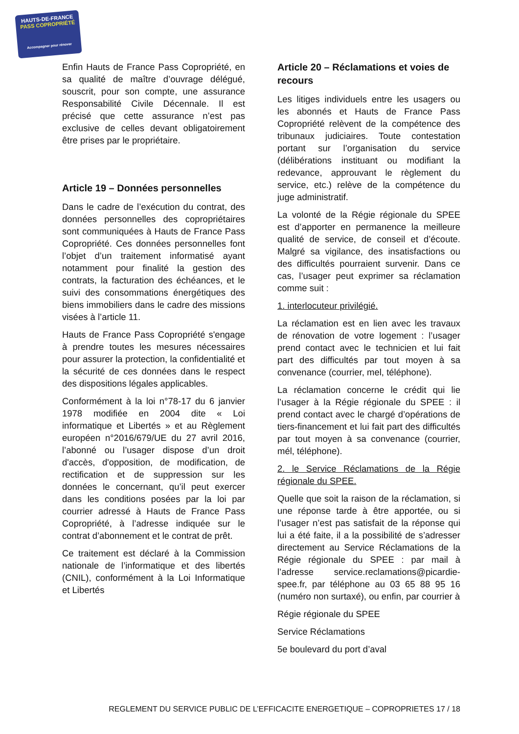HAUTS-DE-FRANCE
PASS COPROPRIÉTÉ
Accompagner pour rénover
Enfin Hauts de France Pass Copropriété, en sa qualité de maître d’ouvrage délégué, souscrit, pour son compte, une assurance Responsabilité Civile Décennale. Il est précisé que cette assurance n’est pas exclusive de celles devant obligatoirement être prises par le propriétaire.
Article 19 – Données personnelles
Dans le cadre de l’exécution du contrat, des données personnelles des copropriétaires sont communiquées à Hauts de France Pass Copropriété. Ces données personnelles font l’objet d’un traitement informatisé ayant notamment pour finalité la gestion des contrats, la facturation des échéances, et le suivi des consommations énergétiques des biens immobiliers dans le cadre des missions visées à l’article 11.
Hauts de France Pass Copropriété s'engage à prendre toutes les mesures nécessaires pour assurer la protection, la confidentialité et la sécurité de ces données dans le respect des dispositions légales applicables.
Conformément à la loi n°78-17 du 6 janvier 1978 modifiée en 2004 dite « Loi informatique et Libertés » et au Règlement européen n°2016/679/UE du 27 avril 2016, l’abonné ou l’usager dispose d’un droit d'accès, d'opposition, de modification, de rectification et de suppression sur les données le concernant, qu’il peut exercer dans les conditions posées par la loi par courrier adressé à Hauts de France Pass Copropriété, à l’adresse indiquée sur le contrat d’abonnement et le contrat de prêt.
Ce traitement est déclaré à la Commission nationale de l’informatique et des libertés (CNIL), conformément à la Loi Informatique et Libertés
Article 20 – Réclamations et voies de recours
Les litiges individuels entre les usagers ou les abonnés et Hauts de France Pass Copropriété relèvent de la compétence des tribunaux judiciaires. Toute contestation portant sur l’organisation du service (délibérations instituant ou modifiant la redevance, approuvant le règlement du service, etc.) relève de la compétence du juge administratif.
La volonté de la Régie régionale du SPEE est d’apporter en permanence la meilleure qualité de service, de conseil et d’écoute. Malgré sa vigilance, des insatisfactions ou des difficultés pourraient survenir. Dans ce cas, l’usager peut exprimer sa réclamation comme suit :
1. interlocuteur privilégié.
La réclamation est en lien avec les travaux de rénovation de votre logement : l’usager prend contact avec le technicien et lui fait part des difficultés par tout moyen à sa convenance (courrier, mel, téléphone).
La réclamation concerne le crédit qui lie l’usager à la Régie régionale du SPEE : il prend contact avec le chargé d’opérations de tiers-financement et lui fait part des difficultés par tout moyen à sa convenance (courrier, mél, téléphone).
2. le Service Réclamations de la Régie régionale du SPEE.
Quelle que soit la raison de la réclamation, si une réponse tarde à être apportée, ou si l’usager n’est pas satisfait de la réponse qui lui a été faite, il a la possibilité de s’adresser directement au Service Réclamations de la Régie régionale du SPEE : par mail à l’adresse service.reclamations@picardie-spee.fr, par téléphone au 03 65 88 95 16 (numéro non surtaxé), ou enfin, par courrier à
Régie régionale du SPEE
Service Réclamations
5e boulevard du port d’aval
REGLEMENT DU SERVICE PUBLIC DE L’EFFICACITE ENERGETIQUE – COPROPRIETES 17 / 18